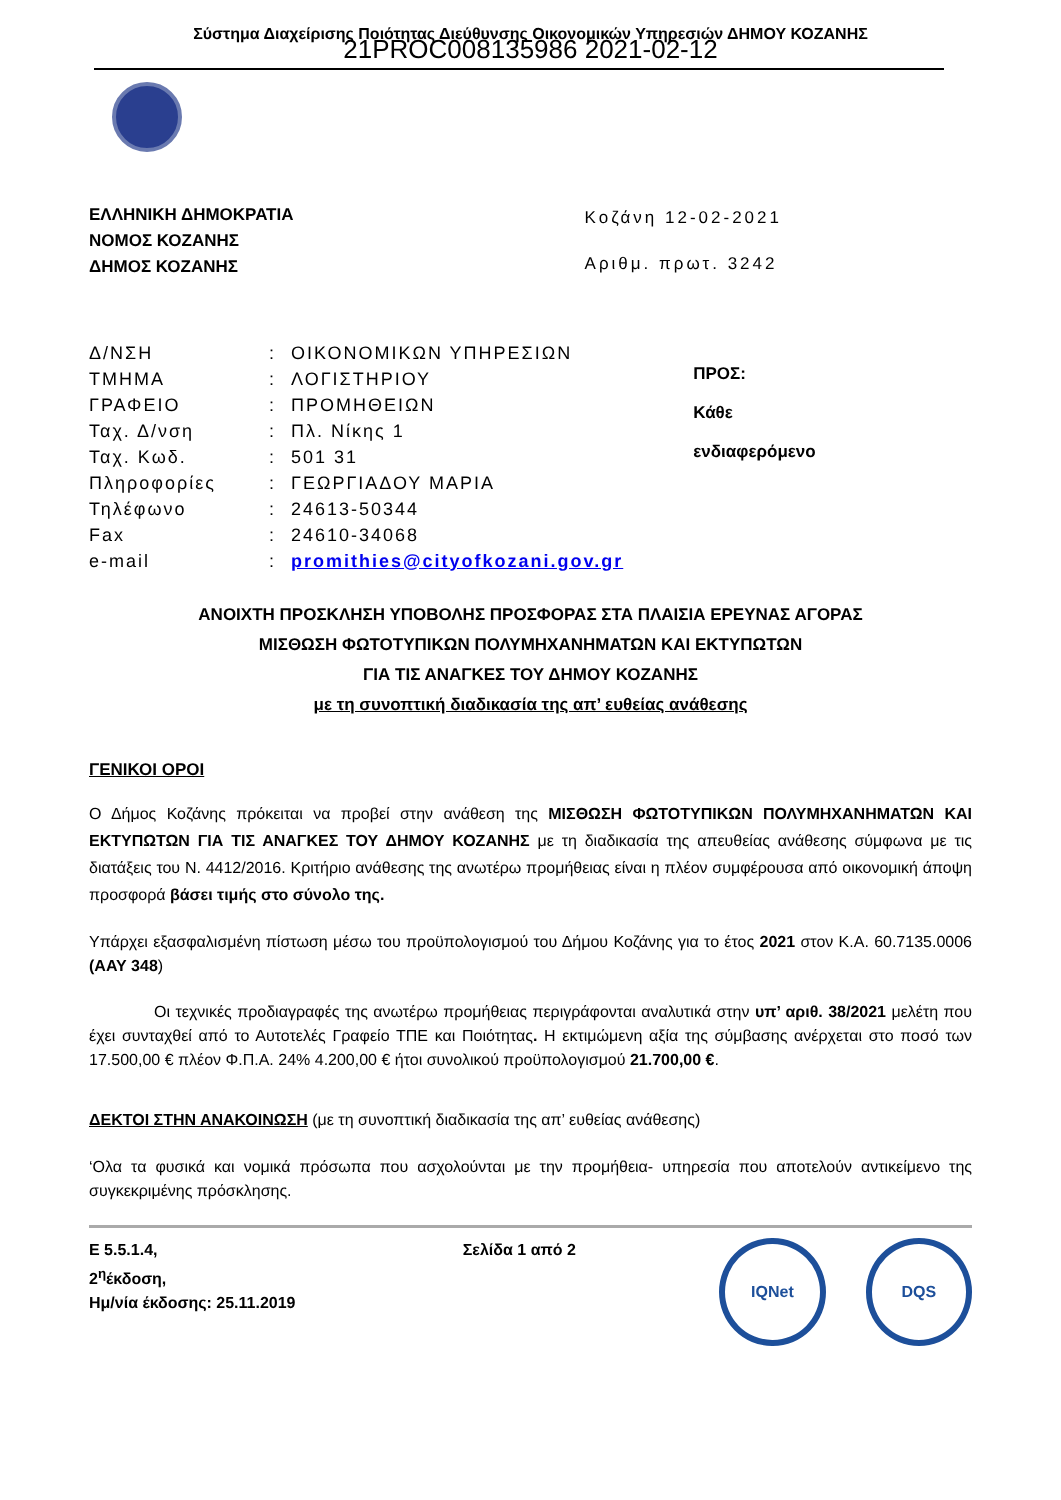Σύστημα Διαχείρισης Ποιότητας Διεύθυνσης Οικονομικών Υπηρεσιών ΔΗΜΟΥ ΚΟΖΑΝΗΣ
21PROC008135986 2021-02-12
ΕΛΛΗΝΙΚΗ ΔΗΜΟΚΡΑΤΙΑ
ΝΟΜΟΣ ΚΟΖΑΝΗΣ
ΔΗΜΟΣ ΚΟΖΑΝΗΣ
Κοζάνη 12-02-2021
Αριθμ. πρωτ. 3242
| Δ/ΝΣΗ | : | ΟΙΚΟΝΟΜΙΚΩΝ ΥΠΗΡΕΣΙΩΝ |
| ΤΜΗΜΑ | : | ΛΟΓΙΣΤΗΡΙΟΥ |
| ΓΡΑΦΕΙΟ | : | ΠΡΟΜΗΘΕΙΩΝ |
| Ταχ. Δ/νση | : | Πλ. Νίκης 1 |
| Ταχ. Κωδ. | : | 501 31 |
| Πληροφορίες | : | ΓΕΩΡΓΙΑΔΟΥ ΜΑΡΙΑ |
| Τηλέφωνο | : | 24613-50344 |
| Fax | : | 24610-34068 |
| e-mail | : | promithies@cityofkozani.gov.gr |
ΠΡΟΣ:
Κάθε
ενδιαφερόμενο
ΑΝΟΙΧΤΗ ΠΡΟΣΚΛΗΣΗ ΥΠΟΒΟΛΗΣ ΠΡΟΣΦΟΡΑΣ ΣΤΑ ΠΛΑΙΣΙΑ ΕΡΕΥΝΑΣ ΑΓΟΡΑΣ
ΜΙΣΘΩΣΗ ΦΩΤΟΤΥΠΙΚΩΝ ΠΟΛΥΜΗΧΑΝΗΜΑΤΩΝ ΚΑΙ ΕΚΤΥΠΩΤΩΝ
ΓΙΑ ΤΙΣ ΑΝΑΓΚΕΣ ΤΟΥ ΔΗΜΟΥ ΚΟΖΑΝΗΣ
με τη συνοπτική διαδικασία της απ’ ευθείας ανάθεσης
ΓΕΝΙΚΟΙ ΟΡΟΙ
Ο Δήμος Κοζάνης πρόκειται να προβεί στην ανάθεση της ΜΙΣΘΩΣΗ ΦΩΤΟΤΥΠΙΚΩΝ ΠΟΛΥΜΗΧΑΝΗΜΑΤΩΝ ΚΑΙ ΕΚΤΥΠΩΤΩΝ ΓΙΑ ΤΙΣ ΑΝΑΓΚΕΣ ΤΟΥ ΔΗΜΟΥ ΚΟΖΑΝΗΣ με τη διαδικασία της απευθείας ανάθεσης σύμφωνα με τις διατάξεις του Ν. 4412/2016. Κριτήριο ανάθεσης της ανωτέρω προμήθειας είναι η πλέον συμφέρουσα από οικονομική άποψη προσφορά βάσει τιμής στο σύνολο της.
Υπάρχει εξασφαλισμένη πίστωση μέσω του προϋπολογισμού του Δήμου Κοζάνης για το έτος 2021 στον Κ.Α. 60.7135.0006 (ΑΑΥ 348)
Οι τεχνικές προδιαγραφές της ανωτέρω προμήθειας περιγράφονται αναλυτικά στην υπ’ αριθ. 38/2021 μελέτη που έχει συνταχθεί από το Αυτοτελές Γραφείο ΤΠΕ και Ποιότητας. Η εκτιμώμενη αξία της σύμβασης ανέρχεται στο ποσό των 17.500,00 € πλέον Φ.Π.Α. 24% 4.200,00 € ήτοι συνολικού προϋπολογισμού 21.700,00 €.
ΔΕΚΤΟΙ ΣΤΗΝ ΑΝΑΚΟΙΝΩΣΗ (με τη συνοπτική διαδικασία της απ’ ευθείας ανάθεσης)
‘Ολα τα φυσικά και νομικά πρόσωπα που ασχολούνται με την προμήθεια- υπηρεσία που αποτελούν αντικείμενο της συγκεκριμένης πρόσκλησης.
Ε 5.5.1.4,
2<sup>η</sup>έκδοση,
Ημ/νία έκδοσης: 25.11.2019
Σελίδα 1 από 2
IQNet DQS